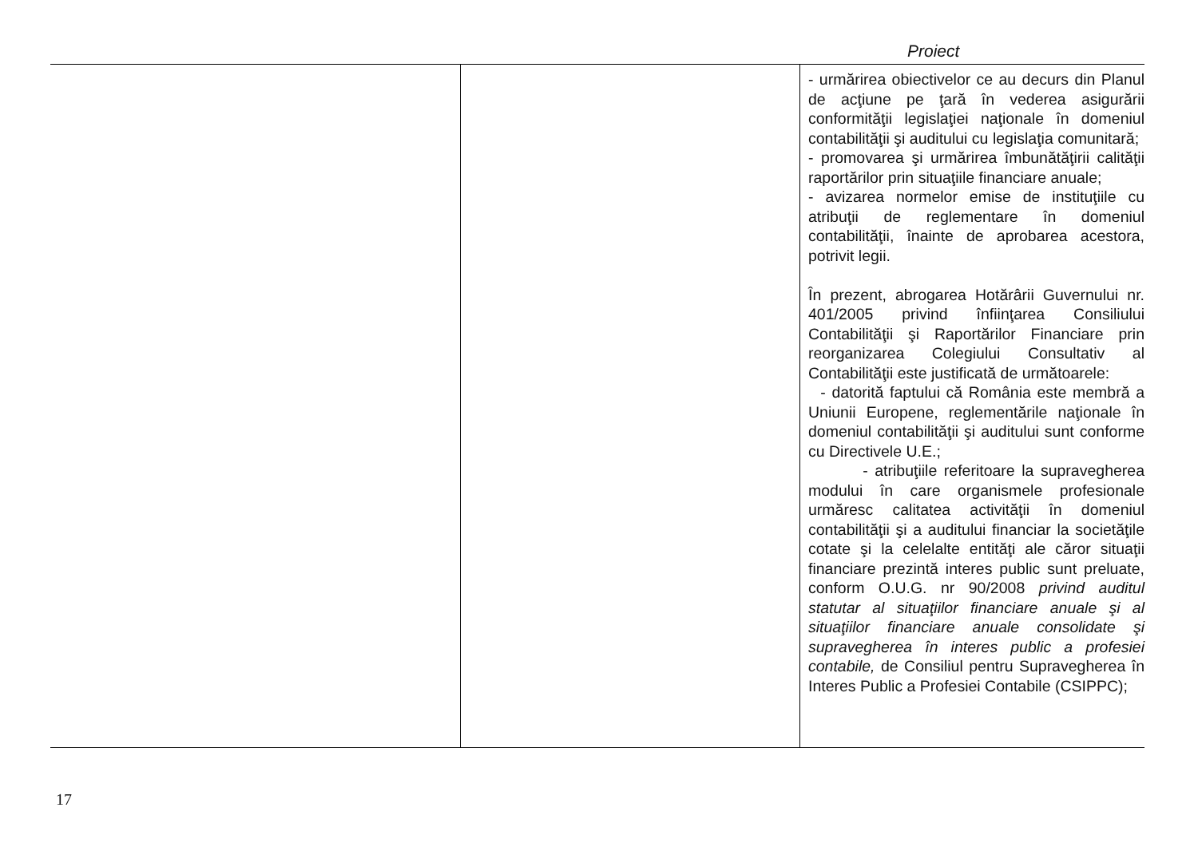Proiect
| | | - urmărirea obiectivelor ce au decurs din Planul de acţiune pe ţară în vederea asigurării conformităţii legislaţiei naţionale în domeniul contabilităţii şi auditului cu legislaţia comunitară; - promovarea şi urmărirea îmbunătăţirii calităţii raportărilor prin situaţiile financiare anuale; - avizarea normelor emise de instituţiile cu atribuţii de reglementare în domeniul contabilităţii, înainte de aprobarea acestora, potrivit legii. În prezent, abrogarea Hotărârii Guvernului nr. 401/2005 privind înfiinţarea Consiliului Contabilităţii şi Raportărilor Financiare prin reorganizarea Colegiului Consultativ al Contabilităţii este justificată de următoarele: - datorită faptului că România este membră a Uniunii Europene, reglementările naţionale în domeniul contabilităţii şi auditului sunt conforme cu Directivele U.E.; - atribuţiile referitoare la supravegherea modului în care organismele profesionale urmăresc calitatea activităţii în domeniul contabilităţii şi a auditului financiar la societăţile cotate şi la celelalte entităţi ale căror situaţii financiare prezintă interes public sunt preluate, conform O.U.G. nr 90/2008 privind auditul statutar al situaţiilor financiare anuale şi al situaţiilor financiare anuale consolidate şi supravegherea în interes public a profesiei contabile, de Consiliul pentru Supravegherea în Interes Public a Profesiei Contabile (CSIPPC); |
17